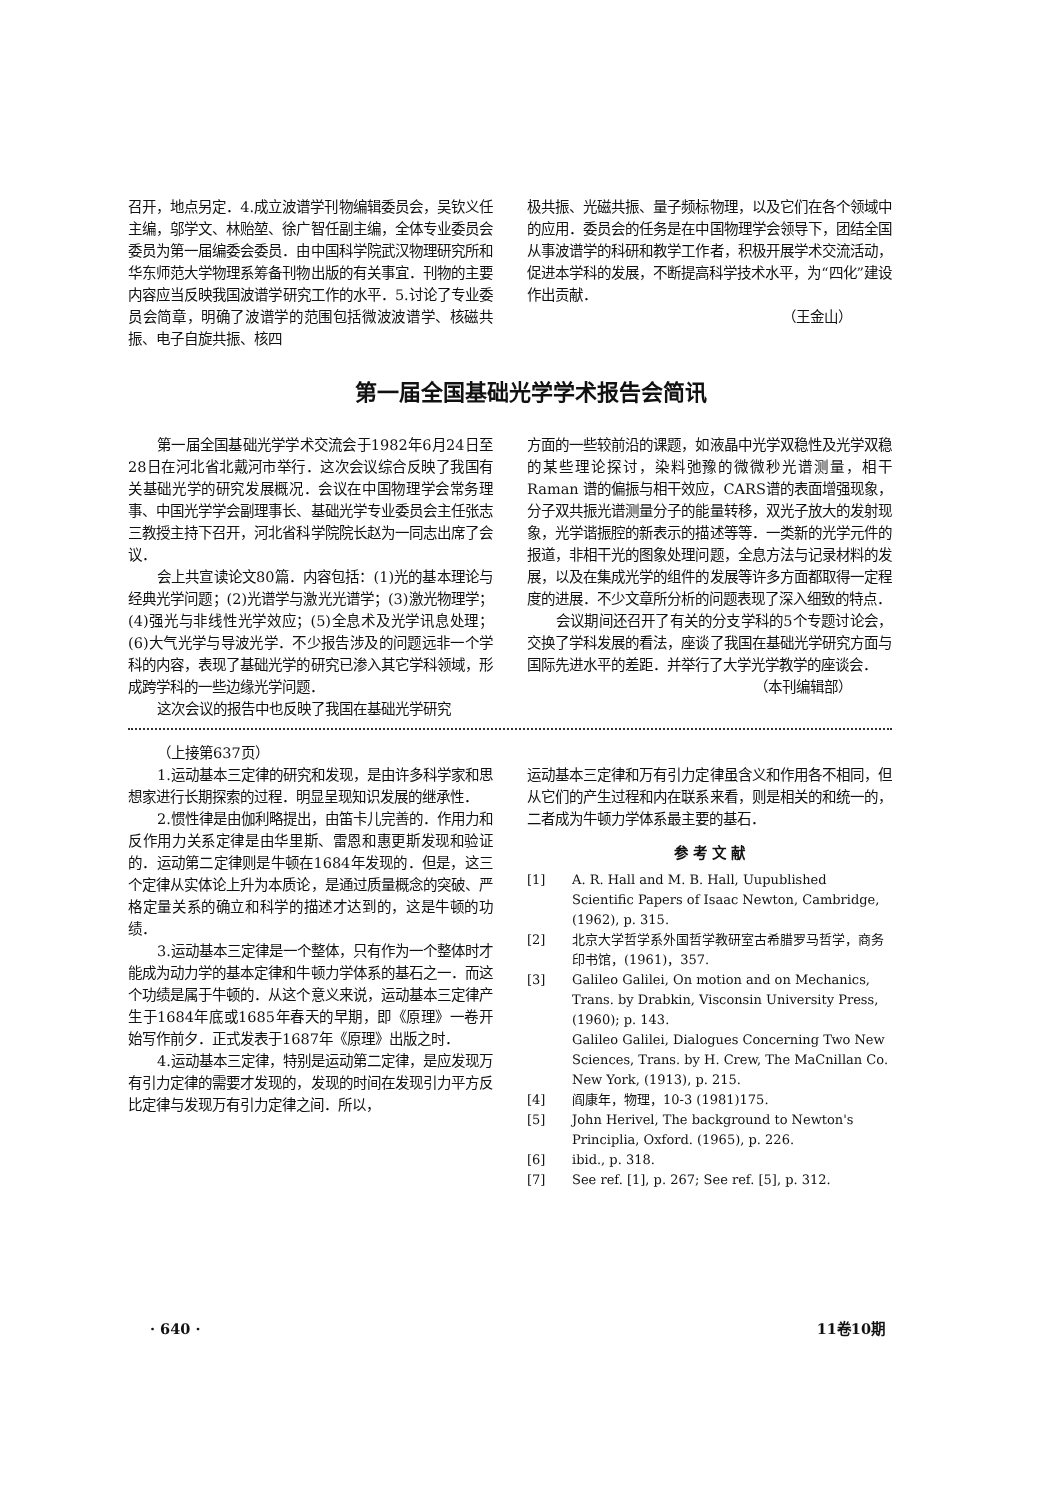召开，地点另定．4.成立波谱学刊物编辑委员会，吴钦义任主编，邬学文、林贻堃、徐广智任副主编，全体专业委员会委员为第一届编委会委员．由中国科学院武汉物理研究所和华东师范大学物理系筹备刊物出版的有关事宜．刊物的主要内容应当反映我国波谱学研究工作的水平．5.讨论了专业委员会简章，明确了波谱学的范围包括微波波谱学、核磁共振、电子自旋共振、核四
极共振、光磁共振、量子频标物理，以及它们在各个领域中的应用．委员会的任务是在中国物理学会领导下，团结全国从事波谱学的科研和教学工作者，积极开展学术交流活动，促进本学科的发展，不断提高科学技术水平，为“四化”建设作出贡献．
（王金山）
第一届全国基础光学学术报告会简讯
第一届全国基础光学学术交流会于1982年6月24日至28日在河北省北戴河市举行．这次会议综合反映了我国有关基础光学的研究发展概况．会议在中国物理学会常务理事、中国光学学会副理事长、基础光学专业委员会主任张志三教授主持下召开，河北省科学院院长赵为一同志出席了会议．
会上共宣读论文80篇．内容包括：(1)光的基本理论与经典光学问题；(2)光谱学与激光光谱学；(3)激光物理学；(4)强光与非线性光学效应；(5)全息术及光学讯息处理；(6)大气光学与导波光学．不少报告涉及的问题远非一个学科的内容，表现了基础光学的研究已渗入其它学科领域，形成跨学科的一些边缘光学问题．
这次会议的报告中也反映了我国在基础光学研究
方面的一些较前沿的课题，如液晶中光学双稳性及光学双稳的某些理论探讨，染料弛豫的微微秒光谱测量，相干 Raman 谱的偏振与相干效应，CARS谱的表面增强现象，分子双共振光谱测量分子的能量转移，双光子放大的发射现象，光学谐振腔的新表示的描述等等．一类新的光学元件的报道，非相干光的图象处理问题，全息方法与记录材料的发展，以及在集成光学的组件的发展等许多方面都取得一定程度的进展．不少文章所分析的问题表现了深入细致的特点．
会议期间还召开了有关的分支学科的5个专题讨论会，交换了学科发展的看法，座谈了我国在基础光学研究方面与国际先进水平的差距．并举行了大学光学教学的座谈会．
（本刊编辑部）
（上接第637页）
1.运动基本三定律的研究和发现，是由许多科学家和思想家进行长期探索的过程．明显呈现知识发展的继承性．
2.惯性律是由伽利略提出，由笛卡儿完善的．作用力和反作用力关系定律是由华里斯、雷恩和惠更斯发现和验证的．运动第二定律则是牛顿在1684年发现的．但是，这三个定律从实体论上升为本质论，是通过质量概念的突破、严格定量关系的确立和科学的描述才达到的，这是牛顿的功绩．
3.运动基本三定律是一个整体，只有作为一个整体时才能成为动力学的基本定律和牛顿力学体系的基石之一．而这个功绩是属于牛顿的．从这个意义来说，运动基本三定律产生于1684年底或1685年春天的早期，即《原理》一卷开始写作前夕．正式发表于1687年《原理》出版之时．
4.运动基本三定律，特别是运动第二定律，是应发现万有引力定律的需要才发现的，发现的时间在发现引力平方反比定律与发现万有引力定律之间．所以，
运动基本三定律和万有引力定律虽含义和作用各不相同，但从它们的产生过程和内在联系来看，则是相关的和统一的，二者成为牛顿力学体系最主要的基石．
参 考 文 献
[1] A. R. Hall and M. B. Hall, Uupublished Scientific Papers of Isaac Newton, Cambridge, (1962), p. 315.
[2] 北京大学哲学系外国哲学教研室古希腊罗马哲学，商务印书馆，(1961)，357.
[3] Galileo Galilei, On motion and on Mechanics, Trans. by Drabkin, Visconsin University Press, (1960); p. 143.
Galileo Galilei, Dialogues Concerning Two New Sciences, Trans. by H. Crew, The MaCnillan Co. New York, (1913), p. 215.
[4] 阎康年，物理，10-3 (1981)175.
[5] John Herivel, The background to Newton's Principlia, Oxford. (1965), p. 226.
[6] ibid., p. 318.
[7] See ref. [1], p. 267; See ref. [5], p. 312.
· 640 · 11卷10期